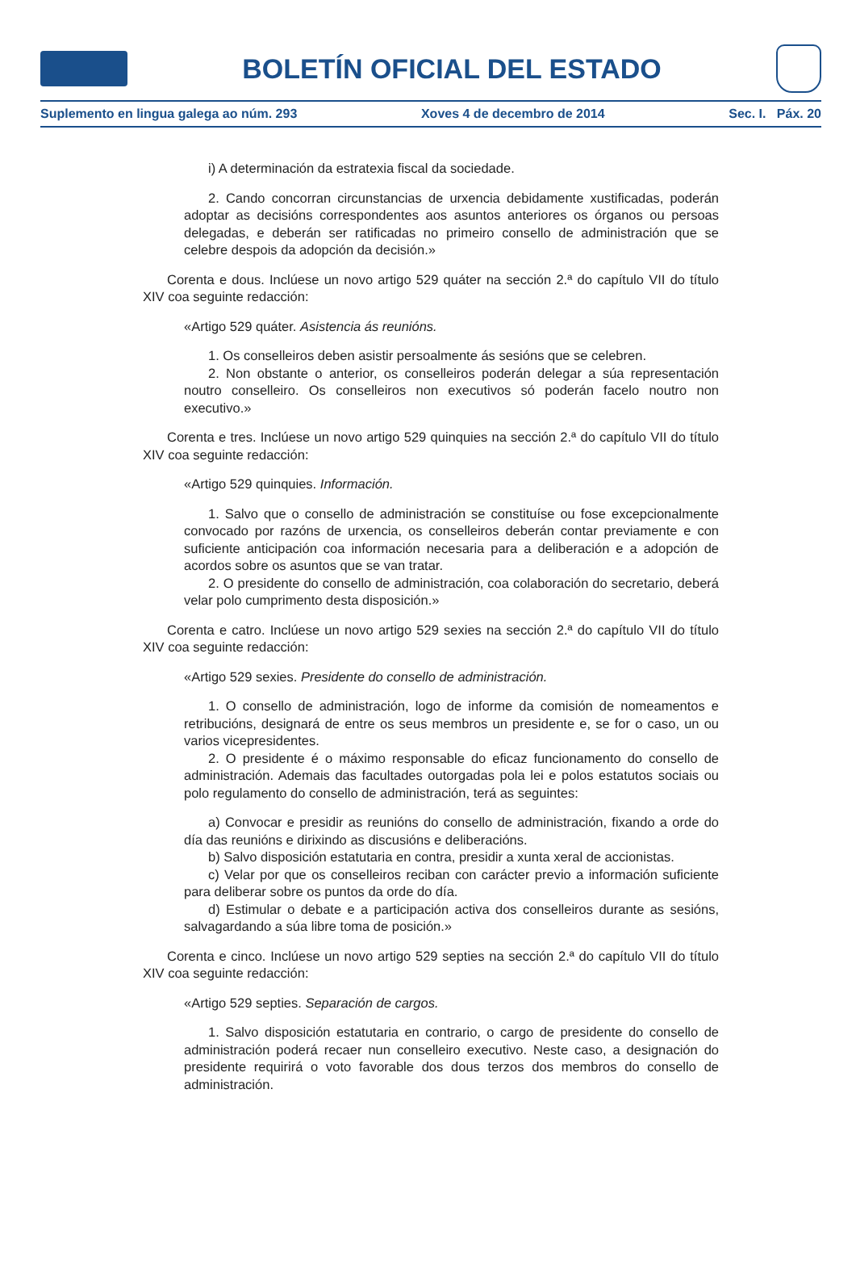BOLETÍN OFICIAL DEL ESTADO
Suplemento en lingua galega ao núm. 293 Xoves 4 de decembro de 2014 Sec. I. Páx. 20
i) A determinación da estratexia fiscal da sociedade.
2. Cando concorran circunstancias de urxencia debidamente xustificadas, poderán adoptar as decisións correspondentes aos asuntos anteriores os órganos ou persoas delegadas, e deberán ser ratificadas no primeiro consello de administración que se celebre despois da adopción da decisión.»
Corenta e dous. Inclúese un novo artigo 529 quáter na sección 2.ª do capítulo VII do título XIV coa seguinte redacción:
«Artigo 529 quáter. Asistencia ás reunións.
1. Os conselleiros deben asistir persoalmente ás sesións que se celebren.
2. Non obstante o anterior, os conselleiros poderán delegar a súa representación noutro conselleiro. Os conselleiros non executivos só poderán facelo noutro non executivo.»
Corenta e tres. Inclúese un novo artigo 529 quinquies na sección 2.ª do capítulo VII do título XIV coa seguinte redacción:
«Artigo 529 quinquies. Información.
1. Salvo que o consello de administración se constituíse ou fose excepcionalmente convocado por razóns de urxencia, os conselleiros deberán contar previamente e con suficiente anticipación coa información necesaria para a deliberación e a adopción de acordos sobre os asuntos que se van tratar.
2. O presidente do consello de administración, coa colaboración do secretario, deberá velar polo cumprimento desta disposición.»
Corenta e catro. Inclúese un novo artigo 529 sexies na sección 2.ª do capítulo VII do título XIV coa seguinte redacción:
«Artigo 529 sexies. Presidente do consello de administración.
1. O consello de administración, logo de informe da comisión de nomeamentos e retribucións, designará de entre os seus membros un presidente e, se for o caso, un ou varios vicepresidentes.
2. O presidente é o máximo responsable do eficaz funcionamento do consello de administración. Ademais das facultades outorgadas pola lei e polos estatutos sociais ou polo regulamento do consello de administración, terá as seguintes:
a) Convocar e presidir as reunións do consello de administración, fixando a orde do día das reunións e dirixindo as discusións e deliberacións.
b) Salvo disposición estatutaria en contra, presidir a xunta xeral de accionistas.
c) Velar por que os conselleiros reciban con carácter previo a información suficiente para deliberar sobre os puntos da orde do día.
d) Estimular o debate e a participación activa dos conselleiros durante as sesións, salvagardando a súa libre toma de posición.»
Corenta e cinco. Inclúese un novo artigo 529 septies na sección 2.ª do capítulo VII do título XIV coa seguinte redacción:
«Artigo 529 septies. Separación de cargos.
1. Salvo disposición estatutaria en contrario, o cargo de presidente do consello de administración poderá recaer nun conselleiro executivo. Neste caso, a designación do presidente requirirá o voto favorable dos dous terzos dos membros do consello de administración.